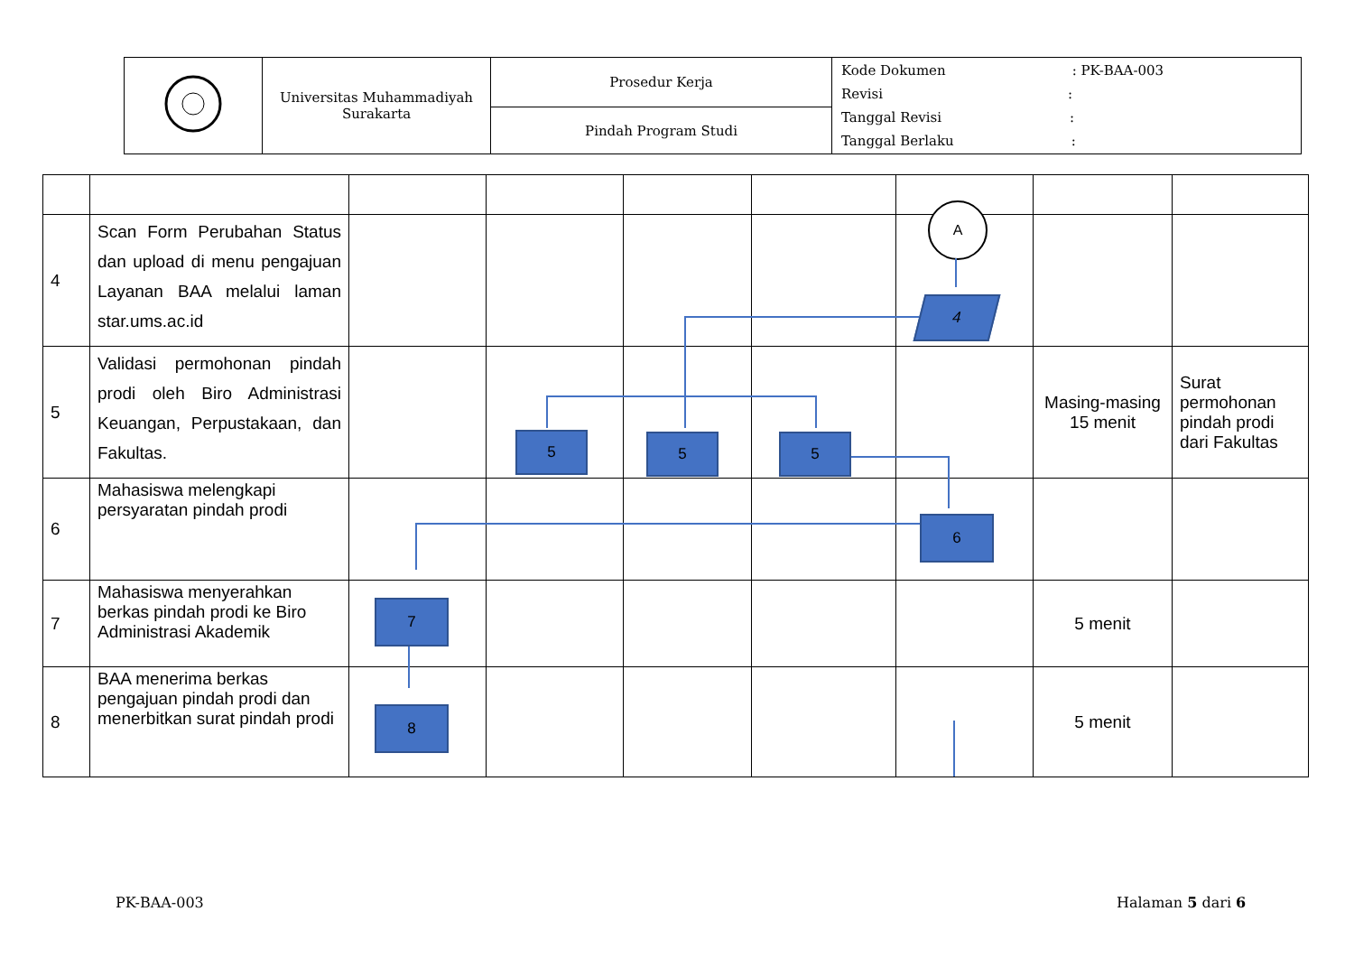| | Universitas Muhammadiyah Surakarta | Prosedur Kerja | Kode Dokumen : PK-BAA-003 Revisi : Tanggal Revisi : Tanggal Berlaku : |
| | | Pindah Program Studi | |
| 4 | Scan Form Perubahan Status dan upload di menu pengajuan Layanan BAA melalui laman star.ums.ac.id | | | | | | | |
| 5 | Validasi permohonan pindah prodi oleh Biro Administrasi Keuangan, Perpustakaan, dan Fakultas. | | | | | | Masing-masing 15 menit | Surat permohonan pindah prodi dari Fakultas |
| 6 | Mahasiswa melengkapi persyaratan pindah prodi | | | | | | | |
| 7 | Mahasiswa menyerahkan berkas pindah prodi ke Biro Administrasi Akademik | | | | | | 5 menit | |
| 8 | BAA menerima berkas pengajuan pindah prodi dan menerbitkan surat pindah prodi | | | | | | 5 menit | |
A
4
5 5 5
6
7
8
PK-BAA-003 Halaman 5 dari 6